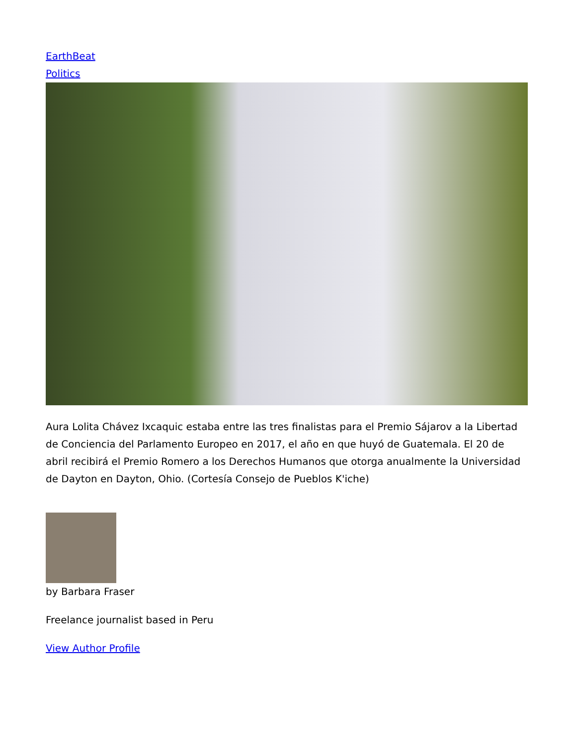EarthBeat
Politics
Aura Lolita Chávez Ixcaquic estaba entre las tres finalistas para el Premio Sájarov a la Libertad de Conciencia del Parlamento Europeo en 2017, el año en que huyó de Guatemala. El 20 de abril recibirá el Premio Romero a los Derechos Humanos que otorga anualmente la Universidad de Dayton en Dayton, Ohio. (Cortesía Consejo de Pueblos K'iche)
by Barbara Fraser
Freelance journalist based in Peru
View Author Profile